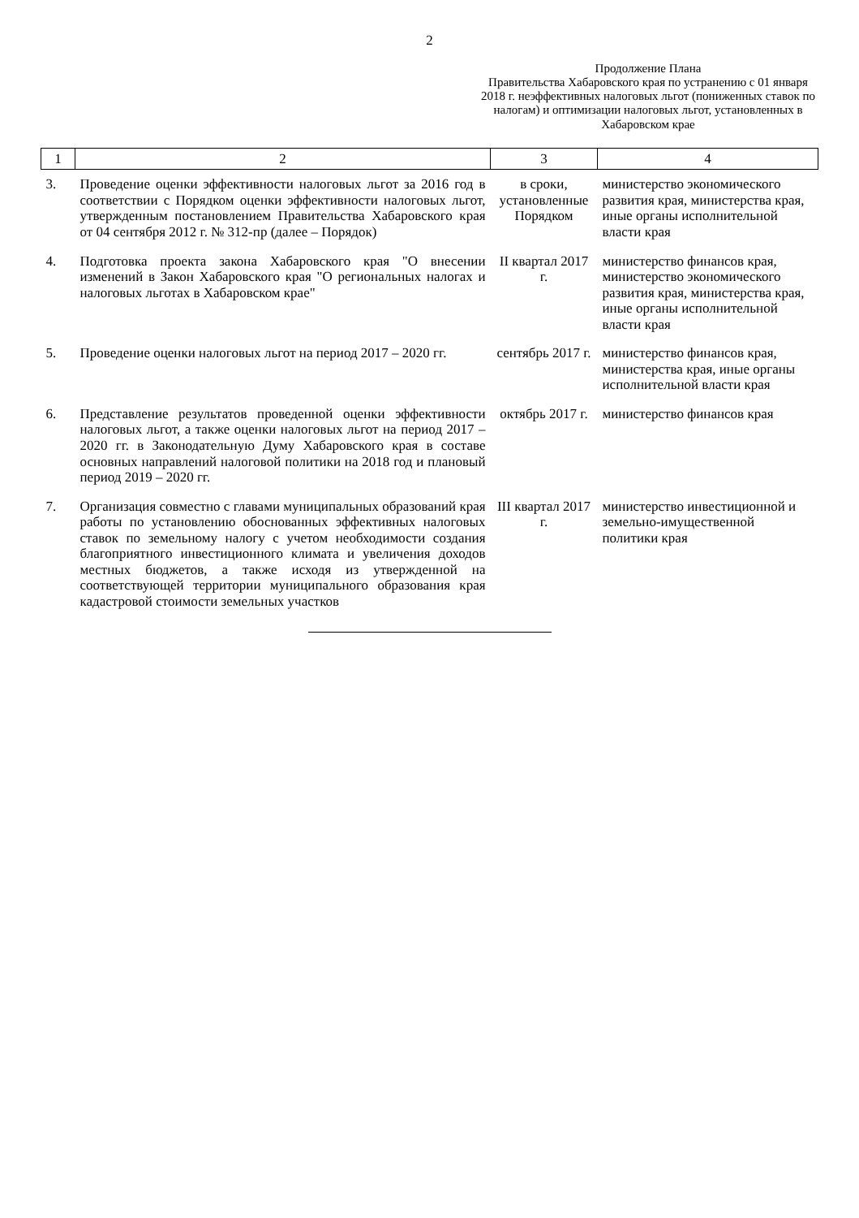2
Продолжение Плана
Правительства Хабаровского края по устранению с 01 января 2018 г. неэффективных налоговых льгот (пониженных ставок по налогам) и оптимизации налоговых льгот, установленных в Хабаровском крае
| 1 | 2 | 3 | 4 |
| --- | --- | --- | --- |
| 3. | Проведение оценки эффективности налоговых льгот за 2016 год в соответствии с Порядком оценки эффективности налоговых льгот, утвержденным постановлением Правительства Хабаровского края от 04 сентября 2012 г. № 312-пр (далее – Порядок) | в сроки, установленные Порядком | министерство экономического развития края, министерства края, иные органы исполнительной власти края |
| 4. | Подготовка проекта закона Хабаровского края "О внесении изменений в Закон Хабаровского края "О региональных налогах и налоговых льготах в Хабаровском крае" | II квартал 2017 г. | министерство финансов края, министерство экономического развития края, министерства края, иные органы исполнительной власти края |
| 5. | Проведение оценки налоговых льгот на период 2017 – 2020 гг. | сентябрь 2017 г. | министерство финансов края, министерства края, иные органы исполнительной власти края |
| 6. | Представление результатов проведенной оценки эффективности налоговых льгот, а также оценки налоговых льгот на период 2017 – 2020 гг. в Законодательную Думу Хабаровского края в составе основных направлений налоговой политики на 2018 год и плановый период 2019 – 2020 гг. | октябрь 2017 г. | министерство финансов края |
| 7. | Организация совместно с главами муниципальных образований края работы по установлению обоснованных эффективных налоговых ставок по земельному налогу с учетом необходимости создания благоприятного инвестиционного климата и увеличения доходов местных бюджетов, а также исходя из утвержденной на соответствующей территории муниципального образования края кадастровой стоимости земельных участков | III квартал 2017 г. | министерство инвестиционной и земельно-имущественной политики края |